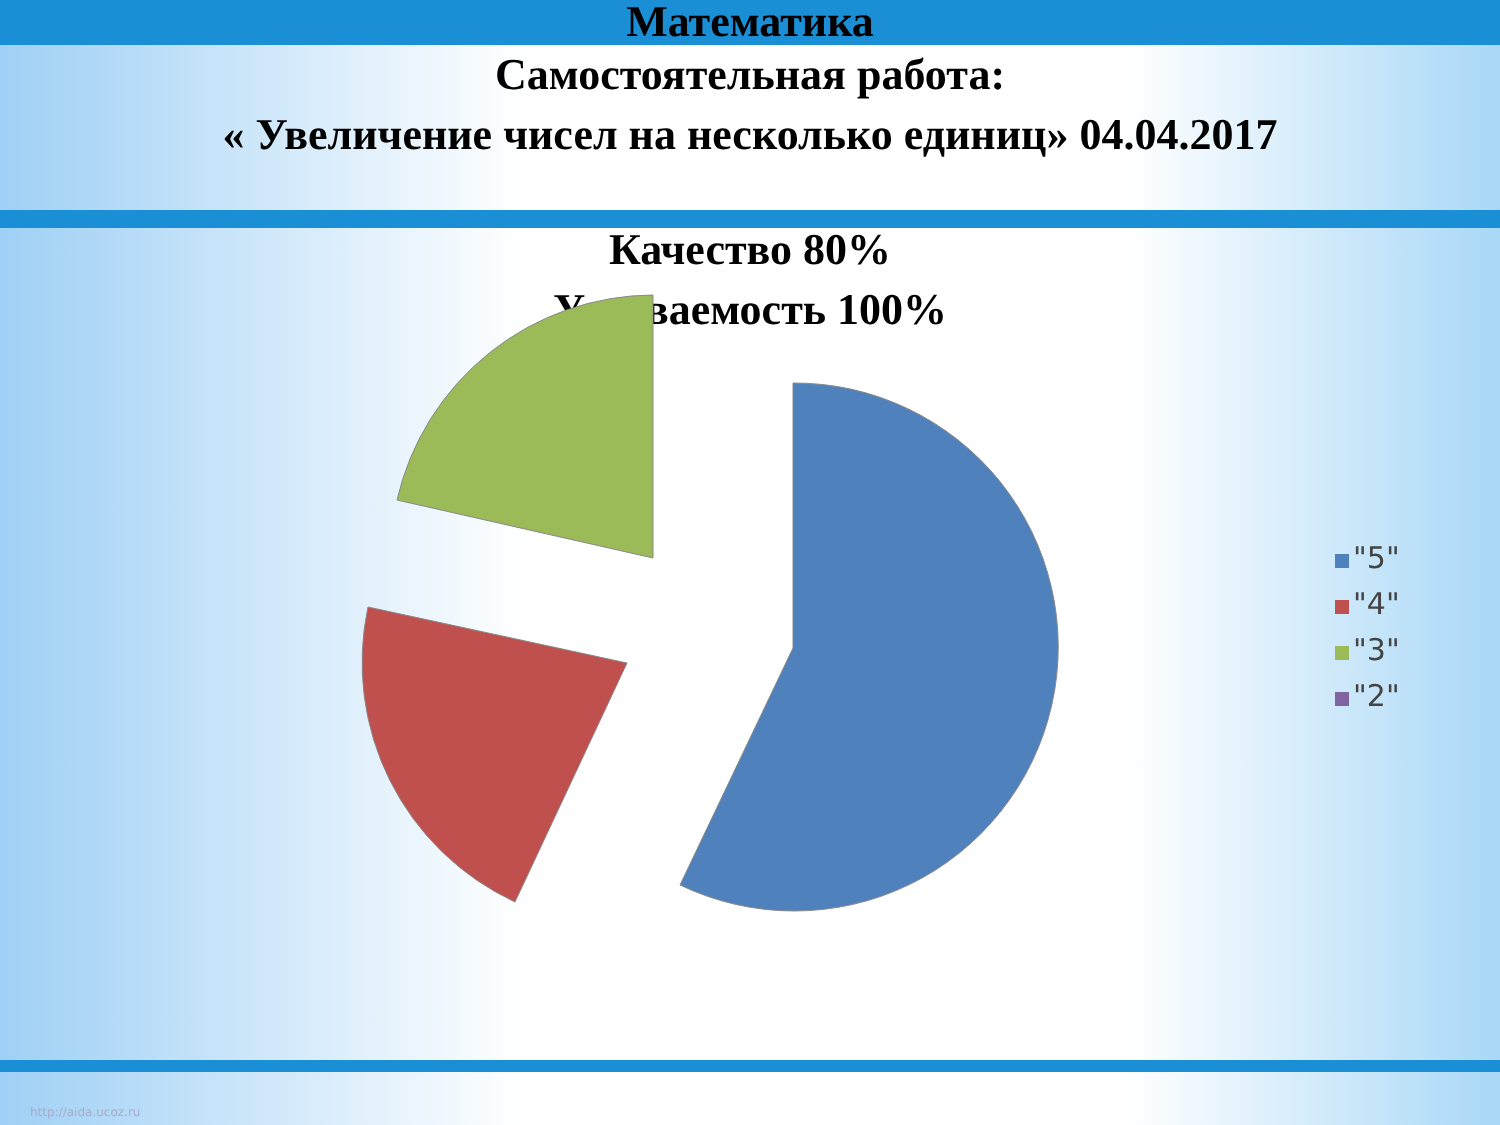Математика
Самостоятельная работа:
« Увеличение чисел на несколько единиц» 04.04.2017
Качество 80%
Успеваемость 100%
"5"
"4"
"3"
"2"
http://aida.ucoz.ru